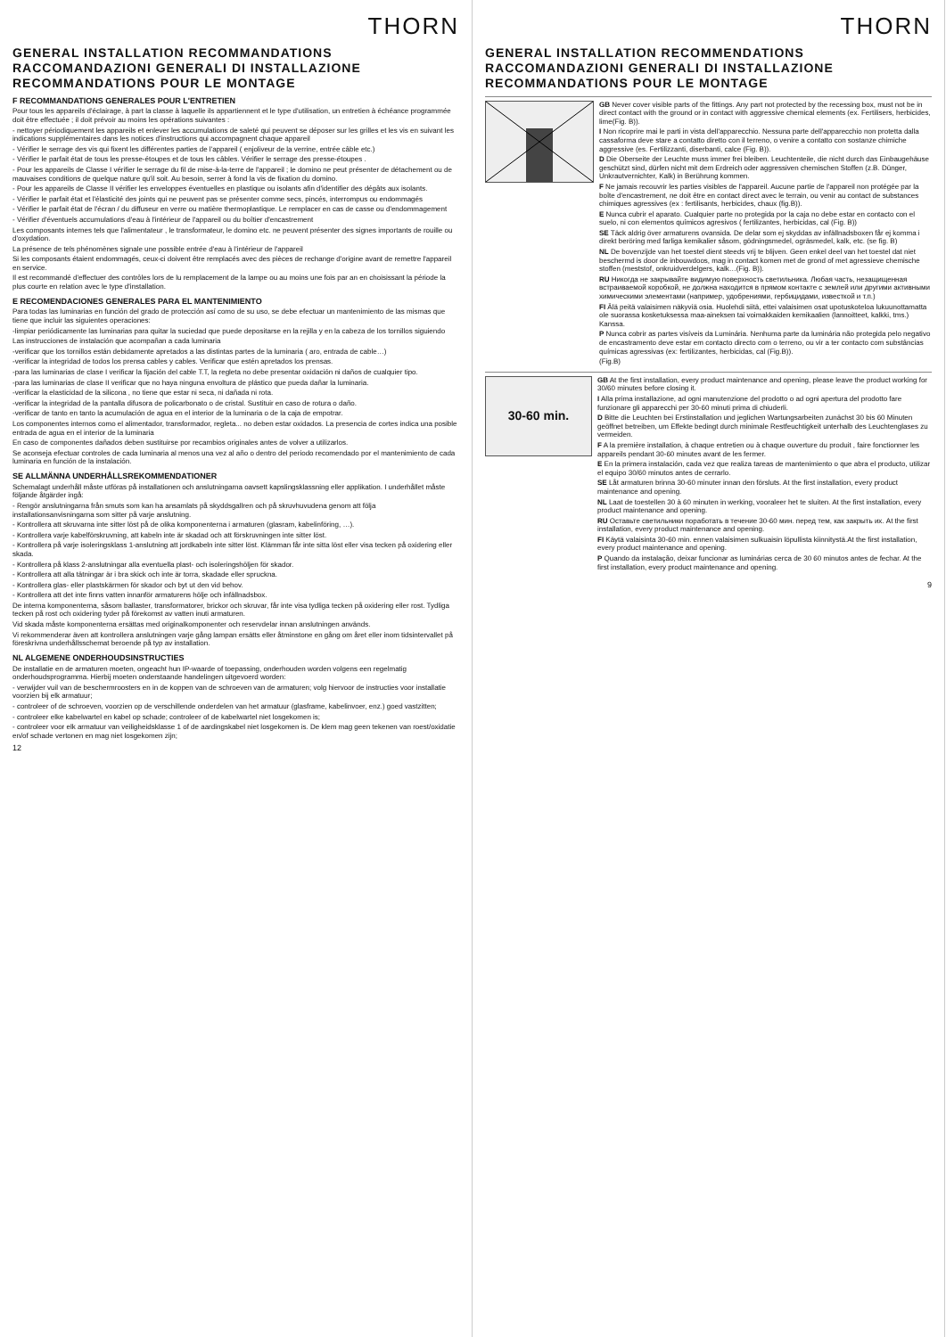THORN
GENERAL INSTALLATION RECOMMANDATIONS
RACCOMANDAZIONI GENERALI DI INSTALLAZIONE
RECOMMANDATIONS POUR LE MONTAGE
F RECOMMANDATIONS GENERALES POUR L'ENTRETIEN
Pour tous les appareils d'éclairage, à part la classe à laquelle ils appartiennent et le type d'utilisation, un entretien à échéance programmée doit être effectuée ; il doit prévoir au moins les opérations suivantes :
- nettoyer périodiquement les appareils et enlever les accumulations de saleté qui peuvent se déposer sur les grilles et les vis en suivant les indications supplémentaires dans les notices d'instructions qui accompagnent chaque appareil
- Vérifier le serrage des vis qui fixent les différentes parties de l'appareil ( enjoliveur de la verrine, entrée câble etc.)
- Vérifier le parfait état de tous les presse-étoupes et de tous les câbles. Vérifier le serrage des presse-étoupes .
- Pour les appareils de Classe I vérifier le serrage du fil de mise-à-la-terre de l'appareil ; le domino ne peut présenter de détachement ou de mauvaises conditions de quelque nature qu'il soit. Au besoin, serrer à fond la vis de fixation du domino.
- Pour les appareils de Classe II vérifier les enveloppes éventuelles en plastique ou isolants afin d'identifier des dégâts aux isolants.
- Vérifier le parfait état et l'élasticité des joints qui ne peuvent pas se présenter comme secs, pincés, interrompus ou endommagés
- Vérifier le parfait état de l'écran / du diffuseur en verre ou matière thermoplastique. Le remplacer en cas de casse ou d'endommagement
- Vérifier d'éventuels accumulations d'eau à l'intérieur de l'appareil ou du boîtier d'encastrement
Les composants internes tels que l'alimentateur , le transformateur, le domino etc. ne peuvent présenter des signes importants de rouille ou d'oxydation.
La présence de tels phénomènes signale une possible entrée d'eau à l'intérieur de l'appareil
Si les composants étaient endommagés, ceux-ci doivent être remplacés avec des pièces de rechange d'origine avant de remettre l'appareil en service.
Il est recommandé d'effectuer des contrôles lors de lu remplacement de la lampe ou au moins une fois par an en choisissant la période la plus courte en relation avec le type d'installation.
E RECOMENDACIONES GENERALES PARA EL MANTENIMIENTO
Para todas las luminarias en función del grado de protección así como de su uso, se debe efectuar un mantenimiento de las mismas que tiene que incluir las siguientes operaciones:
-limpiar periódicamente las luminarias para quitar la suciedad que puede depositarse en la rejilla y en la cabeza de los tornillos siguiendo
Las instrucciones de instalación que acompañan a cada luminaria
-verificar que los tornillos están debidamente apretados a las distintas partes de la luminaria ( aro, entrada de cable…)
-verificar la integridad de todos los prensa cables y cables. Verificar que estén apretados los prensas.
-para las luminarias de clase I verificar la fijación del cable T.T, la regleta no debe presentar oxidación ni daños de cualquier tipo.
-para las luminarias de clase II verificar que no haya ninguna envoltura de plástico que pueda dañar la luminaria.
-verificar la elasticidad de la silicona , no tiene que estar ni seca, ni dañada ni rota.
-verificar la integridad de la pantalla difusora de policarbonato o de cristal. Sustituir en caso de rotura o daño.
-verificar de tanto en tanto la acumulación de agua en el interior de la luminaria o de la caja de empotrar.
Los componentes internos como el alimentador, transformador, regleta... no deben estar oxidados. La presencia de cortes indica una posible entrada de agua en el interior de la luminaria
En caso de componentes dañados deben sustituirse por recambios originales antes de volver a utilizarlos.
Se aconseja efectuar controles de cada luminaria al menos una vez al año o dentro del periodo recomendado por el mantenimiento de cada luminaria en función de la instalación.
SE ALLMÄNNA UNDERHÅLLSREKOMMENDATIONER
Schemalagt underhåll måste utföras på installationen och anslutningarna oavsett kapslingsklassning eller applikation. I underhållet måste följande åtgärder ingå:
- Rengör anslutningarna från smuts som kan ha ansamlats på skyddsgallren och på skruvhuvudena genom att följa installationsanvisningarna som sitter på varje anslutning.
- Kontrollera att skruvarna inte sitter löst på de olika komponenterna i armaturen (glasram, kabelinföring, …).
- Kontrollera varje kabelförskruvning, att kabeln inte är skadad och att förskruvningen inte sitter löst.
- Kontrollera på varje isoleringsklass 1-anslutning att jordkabeln inte sitter löst. Klämman får inte sitta löst eller visa tecken på oxidering eller skada.
- Kontrollera på klass 2-anslutningar alla eventuella plast- och isoleringshöljen för skador.
- Kontrollera att alla tätningar är i bra skick och inte är torra, skadade eller spruckna.
- Kontrollera glas- eller plastskärmen för skador och byt ut den vid behov.
- Kontrollera att det inte finns vatten innanför armaturens hölje och infällnadsbox.
De interna komponenterna, såsom ballaster, transformatorer, brickor och skruvar, får inte visa tydliga tecken på oxidering eller rost. Tydliga tecken på rost och oxidering tyder på förekomst av vatten inuti armaturen.
Vid skada måste komponenterna ersättas med originalkomponenter och reservdelar innan anslutningen används.
Vi rekommenderar även att kontrollera anslutningen varje gång lampan ersätts eller åtminstone en gång om året eller inom tidsintervallet på föreskrivna underhållsschemat beroende på typ av installation.
NL ALGEMENE ONDERHOUDSINSTRUCTIES
De installatie en de armaturen moeten, ongeacht hun IP-waarde of toepassing, onderhouden worden volgens een regelmatig onderhoudsprogramma. Hierbij moeten onderstaande handelingen uitgevoerd worden:
- verwijder vuil van de beschermroosters en in de koppen van de schroeven van de armaturen; volg hiervoor de instructies voor installatie voorzien bij elk armatuur;
- controleer of de schroeven, voorzien op de verschillende onderdelen van het armatuur (glasframe, kabelinvoer, enz.) goed vastzitten;
- controleer elke kabelwartel en kabel op schade; controleer of de kabelwartel niet losgekomen is;
- controleer voor elk armatuur van veiligheidsklasse 1 of de aardingskabel niet losgekomen is. De klem mag geen tekenen van roest/oxidatie en/of schade vertonen en mag niet losgekomen zijn;
12
THORN
GENERAL INSTALLATION RECOMMENDATIONS
RACCOMANDAZIONI GENERALI DI INSTALLAZIONE
RECOMMANDATIONS POUR LE MONTAGE
GB Never cover visible parts of the fittings. Any part not protected by the recessing box, must not be in direct contact with the ground or in contact with aggressive chemical elements (ex. Fertilisers, herbicides, lime(Fig. B)).
I Non ricoprire mai le parti in vista dell'apparecchio. Nessuna parte dell'apparecchio non protetta dalla cassaforma deve stare a contatto diretto con il terreno, o venire a contatto con sostanze chimiche aggressive (es. Fertilizzanti, diserbanti, calce (Fig. B)).
D Die Oberseite der Leuchte muss immer frei bleiben. Leuchtenteile, die nicht durch das Einbaugehäuse geschützt sind, dürfen nicht mit dem Erdreich oder aggressiven chemischen Stoffen (z.B. Dünger, Unkrautvernichter, Kalk) in Berührung kommen.
F Ne jamais recouvrir les parties visibles de l'appareil. Aucune partie de l'appareil non protégée par la boîte d'encastrement, ne doit être en contact direct avec le terrain, ou venir au contact de substances chimiques agressives (ex : fertilisants, herbicides, chaux (fig.B)).
E Nunca cubrir el aparato. Cualquier parte no protegida por la caja no debe estar en contacto con el suelo, ni con elementos químicos agresivos ( fertilizantes, herbicidas, cal (Fig. B))
SE Täck aldrig över armaturens ovansida. De delar som ej skyddas av infällnadsboxen får ej komma i direkt beröring med farliga kemikalier såsom, gödningsmedel, ogräsmedel, kalk, etc. (se fig. B)
NL De bovenzijde van het toestel dient steeds vrij te blijven. Geen enkel deel van het toestel dat niet beschermd is door de inbouwdoos, mag in contact komen met de grond of met agressieve chemische stoffen (meststof, onkruidverdelgers, kalk…(Fig. B)).
RU Никогда не закрывайте видимую поверхность светильника. Любая часть, незащищенная встраиваемой коробкой, не должна находится в прямом контакте с землей или другими активными химическими элементами (например, удобрениями, гербицидами, известкой и т.п.)
FI Älä peitä valaisimen näkyviä osia. Huolehdi siitä, ettei valaisimen osat upotuskoteloa lukuunottamatta ole suorassa kosketuksessa maa-aineksen tai voimakkaiden kemikaalien (lannoitteet, kalkki, tms.) Kanssa.
P Nunca cobrir as partes visíveis da Luminária. Nenhuma parte da luminária não protegida pelo negativo de encastramento deve estar em contacto directo com o terreno, ou vir a ter contacto com substâncias químicas agressivas (ex: fertilizantes, herbicidas, cal (Fig.B)).
(Fig.B)
30-60 min.
GB At the first installation, every product maintenance and opening, please leave the product working for 30/60 minutes before closing it.
I Alla prima installazione, ad ogni manutenzione del prodotto o ad ogni apertura del prodotto fare funzionare gli apparecchi per 30-60 minuti prima di chiuderli.
D Bitte die Leuchten bei Erstinstallation und jeglichen Wartungsarbeiten zunächst 30 bis 60 Minuten geöffnet betreiben, um Effekte bedingt durch minimale Restfeuchtigkeit unterhalb des Leuchtenglases zu vermeiden.
F A la première installation, à chaque entretien ou à chaque ouverture du produit , faire fonctionner les appareils pendant 30-60 minutes avant de les fermer.
E En la primera instalación, cada vez que realiza tareas de mantenimiento o que abra el producto, utilizar el equipo 30/60 minutos antes de cerrarlo.
SE Låt armaturen brinna 30-60 minuter innan den försluts. At the first installation, every product maintenance and opening.
NL Laat de toestellen 30 à 60 minuten in werking, vooraleer het te sluiten. At the first installation, every product maintenance and opening.
RU Оставьте светильники поработать в течение 30-60 мин. перед тем, как закрыть их. At the first installation, every product maintenance and opening.
FI Käytä valaisinta 30-60 min. ennen valaisimen sulkuaisin löpullista kiinnitystä.At the first installation, every product maintenance and opening.
P Quando da instalação, deixar funcionar as luminárias cerca de 30 60 minutos antes de fechar. At the first installation, every product maintenance and opening.
9